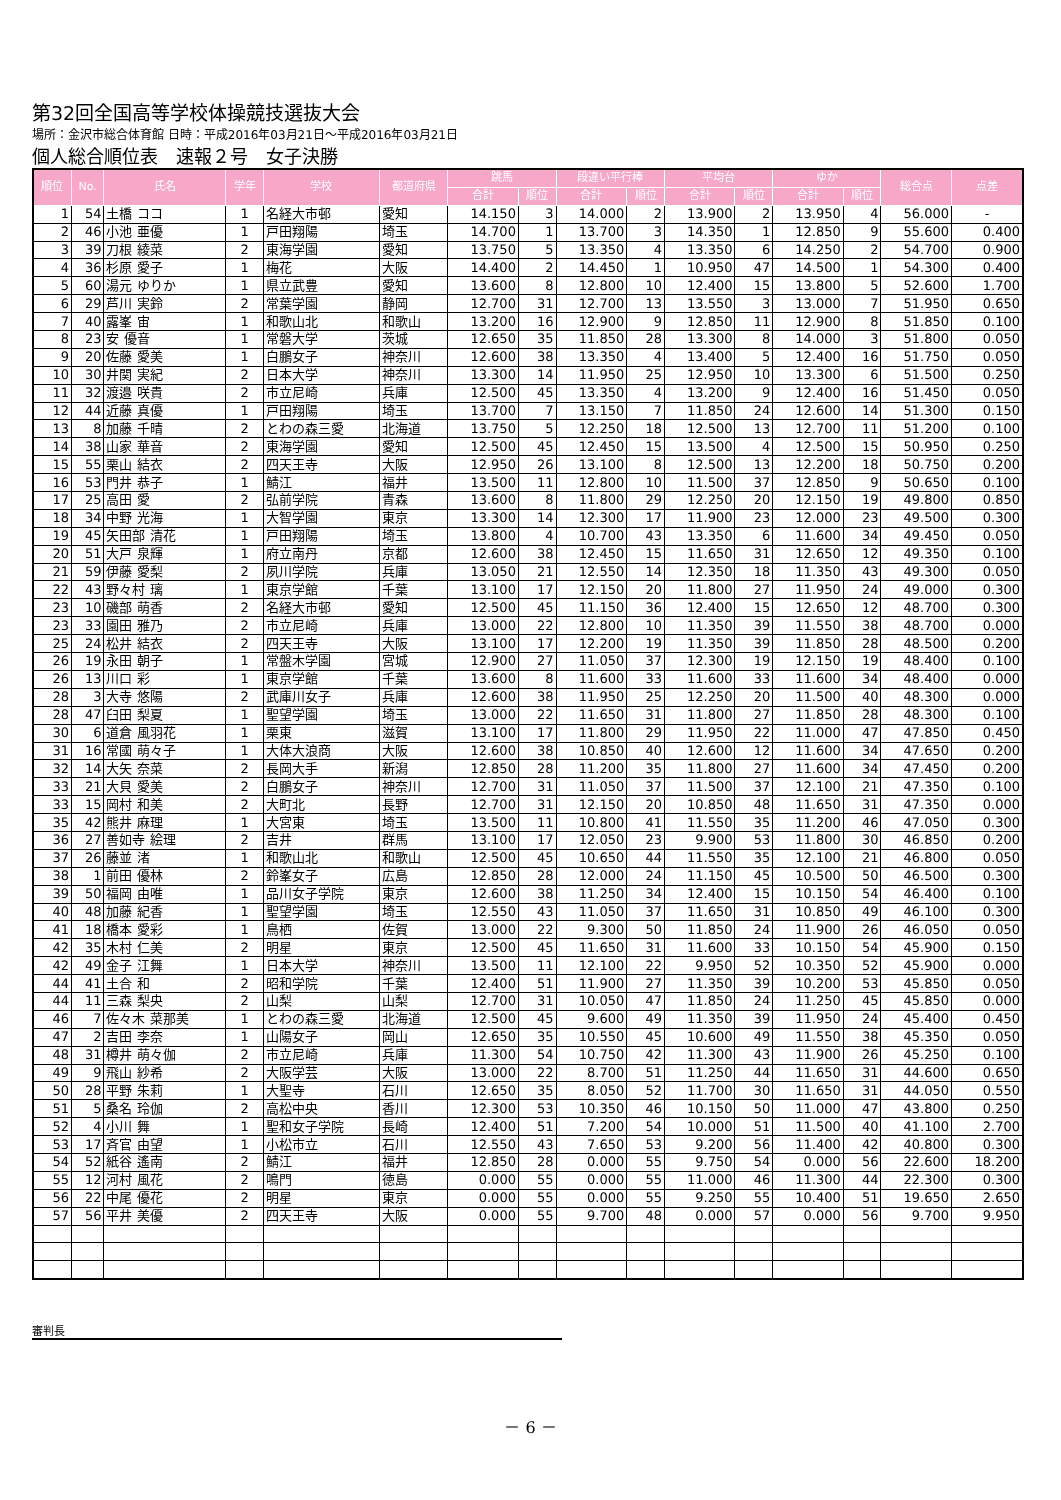第32回全国高等学校体操競技選抜大会
場所：金沢市総合体育館 日時：平成2016年03月21日～平成2016年03月21日
個人総合順位表　速報２号　女子決勝
| 順位 | No. | 氏名 | 学年 | 学校 | 都道府県 | 跳馬 | | 段違い平行棒 | | 平均台 | | ゆか | | 総合点 | 点差 |
| --- | --- | --- | --- | --- | --- | --- | --- | --- | --- | --- | --- | --- | --- | --- | --- |
| | | | | | | 合計 | 順位 | 合計 | 順位 | 合計 | 順位 | 合計 | 順位 | | |
| 1 | 54 | 土橋 ココ | 1 | 名経大市邨 | 愛知 | 14.150 | 3 | 14.000 | 2 | 13.900 | 2 | 13.950 | 4 | 56.000 | - |
| 2 | 46 | 小池 亜優 | 1 | 戸田翔陽 | 埼玉 | 14.700 | 1 | 13.700 | 3 | 14.350 | 1 | 12.850 | 9 | 55.600 | 0.400 |
| 3 | 39 | 刀根 綾菜 | 2 | 東海学園 | 愛知 | 13.750 | 5 | 13.350 | 4 | 13.350 | 6 | 14.250 | 2 | 54.700 | 0.900 |
| 4 | 36 | 杉原 愛子 | 1 | 梅花 | 大阪 | 14.400 | 2 | 14.450 | 1 | 10.950 | 47 | 14.500 | 1 | 54.300 | 0.400 |
| 5 | 60 | 湯元 ゆりか | 1 | 県立武豊 | 愛知 | 13.600 | 8 | 12.800 | 10 | 12.400 | 15 | 13.800 | 5 | 52.600 | 1.700 |
| 6 | 29 | 芦川 実鈴 | 2 | 常葉学園 | 静岡 | 12.700 | 31 | 12.700 | 13 | 13.550 | 3 | 13.000 | 7 | 51.950 | 0.650 |
| 7 | 40 | 露峯 宙 | 1 | 和歌山北 | 和歌山 | 13.200 | 16 | 12.900 | 9 | 12.850 | 11 | 12.900 | 8 | 51.850 | 0.100 |
| 8 | 23 | 安 優音 | 1 | 常磐大学 | 茨城 | 12.650 | 35 | 11.850 | 28 | 13.300 | 8 | 14.000 | 3 | 51.800 | 0.050 |
| 9 | 20 | 佐藤 愛美 | 1 | 白鵬女子 | 神奈川 | 12.600 | 38 | 13.350 | 4 | 13.400 | 5 | 12.400 | 16 | 51.750 | 0.050 |
| 10 | 30 | 井関 実紀 | 2 | 日本大学 | 神奈川 | 13.300 | 14 | 11.950 | 25 | 12.950 | 10 | 13.300 | 6 | 51.500 | 0.250 |
| 11 | 32 | 渡邉 咲貴 | 2 | 市立尼崎 | 兵庫 | 12.500 | 45 | 13.350 | 4 | 13.200 | 9 | 12.400 | 16 | 51.450 | 0.050 |
| 12 | 44 | 近藤 真優 | 1 | 戸田翔陽 | 埼玉 | 13.700 | 7 | 13.150 | 7 | 11.850 | 24 | 12.600 | 14 | 51.300 | 0.150 |
| 13 | 8 | 加藤 千晴 | 2 | とわの森三愛 | 北海道 | 13.750 | 5 | 12.250 | 18 | 12.500 | 13 | 12.700 | 11 | 51.200 | 0.100 |
| 14 | 38 | 山家 華音 | 2 | 東海学園 | 愛知 | 12.500 | 45 | 12.450 | 15 | 13.500 | 4 | 12.500 | 15 | 50.950 | 0.250 |
| 15 | 55 | 栗山 結衣 | 2 | 四天王寺 | 大阪 | 12.950 | 26 | 13.100 | 8 | 12.500 | 13 | 12.200 | 18 | 50.750 | 0.200 |
| 16 | 53 | 門井 恭子 | 1 | 鯖江 | 福井 | 13.500 | 11 | 12.800 | 10 | 11.500 | 37 | 12.850 | 9 | 50.650 | 0.100 |
| 17 | 25 | 高田 愛 | 2 | 弘前学院 | 青森 | 13.600 | 8 | 11.800 | 29 | 12.250 | 20 | 12.150 | 19 | 49.800 | 0.850 |
| 18 | 34 | 中野 光海 | 1 | 大智学園 | 東京 | 13.300 | 14 | 12.300 | 17 | 11.900 | 23 | 12.000 | 23 | 49.500 | 0.300 |
| 19 | 45 | 矢田部 清花 | 1 | 戸田翔陽 | 埼玉 | 13.800 | 4 | 10.700 | 43 | 13.350 | 6 | 11.600 | 34 | 49.450 | 0.050 |
| 20 | 51 | 大戸 泉輝 | 1 | 府立南丹 | 京都 | 12.600 | 38 | 12.450 | 15 | 11.650 | 31 | 12.650 | 12 | 49.350 | 0.100 |
| 21 | 59 | 伊藤 愛梨 | 2 | 夙川学院 | 兵庫 | 13.050 | 21 | 12.550 | 14 | 12.350 | 18 | 11.350 | 43 | 49.300 | 0.050 |
| 22 | 43 | 野々村 璃 | 1 | 東京学館 | 千葉 | 13.100 | 17 | 12.150 | 20 | 11.800 | 27 | 11.950 | 24 | 49.000 | 0.300 |
| 23 | 10 | 磯部 萌香 | 2 | 名経大市邨 | 愛知 | 12.500 | 45 | 11.150 | 36 | 12.400 | 15 | 12.650 | 12 | 48.700 | 0.300 |
| 23 | 33 | 園田 雅乃 | 2 | 市立尼崎 | 兵庫 | 13.000 | 22 | 12.800 | 10 | 11.350 | 39 | 11.550 | 38 | 48.700 | 0.000 |
| 25 | 24 | 松井 結衣 | 2 | 四天王寺 | 大阪 | 13.100 | 17 | 12.200 | 19 | 11.350 | 39 | 11.850 | 28 | 48.500 | 0.200 |
| 26 | 19 | 永田 朝子 | 1 | 常盤木学園 | 宮城 | 12.900 | 27 | 11.050 | 37 | 12.300 | 19 | 12.150 | 19 | 48.400 | 0.100 |
| 26 | 13 | 川口 彩 | 1 | 東京学館 | 千葉 | 13.600 | 8 | 11.600 | 33 | 11.600 | 33 | 11.600 | 34 | 48.400 | 0.000 |
| 28 | 3 | 大寺 悠陽 | 2 | 武庫川女子 | 兵庫 | 12.600 | 38 | 11.950 | 25 | 12.250 | 20 | 11.500 | 40 | 48.300 | 0.000 |
| 28 | 47 | 臼田 梨夏 | 1 | 聖望学園 | 埼玉 | 13.000 | 22 | 11.650 | 31 | 11.800 | 27 | 11.850 | 28 | 48.300 | 0.100 |
| 30 | 6 | 道倉 風羽花 | 1 | 栗東 | 滋賀 | 13.100 | 17 | 11.800 | 29 | 11.950 | 22 | 11.000 | 47 | 47.850 | 0.450 |
| 31 | 16 | 常國 萌々子 | 1 | 大体大浪商 | 大阪 | 12.600 | 38 | 10.850 | 40 | 12.600 | 12 | 11.600 | 34 | 47.650 | 0.200 |
| 32 | 14 | 大矢 奈菜 | 2 | 長岡大手 | 新潟 | 12.850 | 28 | 11.200 | 35 | 11.800 | 27 | 11.600 | 34 | 47.450 | 0.200 |
| 33 | 21 | 大貝 愛美 | 2 | 白鵬女子 | 神奈川 | 12.700 | 31 | 11.050 | 37 | 11.500 | 37 | 12.100 | 21 | 47.350 | 0.100 |
| 33 | 15 | 岡村 和美 | 2 | 大町北 | 長野 | 12.700 | 31 | 12.150 | 20 | 10.850 | 48 | 11.650 | 31 | 47.350 | 0.000 |
| 35 | 42 | 熊井 麻理 | 1 | 大宮東 | 埼玉 | 13.500 | 11 | 10.800 | 41 | 11.550 | 35 | 11.200 | 46 | 47.050 | 0.300 |
| 36 | 27 | 善如寺 絵理 | 2 | 吉井 | 群馬 | 13.100 | 17 | 12.050 | 23 | 9.900 | 53 | 11.800 | 30 | 46.850 | 0.200 |
| 37 | 26 | 藤並 渚 | 1 | 和歌山北 | 和歌山 | 12.500 | 45 | 10.650 | 44 | 11.550 | 35 | 12.100 | 21 | 46.800 | 0.050 |
| 38 | 1 | 前田 優林 | 2 | 鈴峯女子 | 広島 | 12.850 | 28 | 12.000 | 24 | 11.150 | 45 | 10.500 | 50 | 46.500 | 0.300 |
| 39 | 50 | 福岡 由唯 | 1 | 品川女子学院 | 東京 | 12.600 | 38 | 11.250 | 34 | 12.400 | 15 | 10.150 | 54 | 46.400 | 0.100 |
| 40 | 48 | 加藤 紀香 | 1 | 聖望学園 | 埼玉 | 12.550 | 43 | 11.050 | 37 | 11.650 | 31 | 10.850 | 49 | 46.100 | 0.300 |
| 41 | 18 | 橋本 愛彩 | 1 | 鳥栖 | 佐賀 | 13.000 | 22 | 9.300 | 50 | 11.850 | 24 | 11.900 | 26 | 46.050 | 0.050 |
| 42 | 35 | 木村 仁美 | 2 | 明星 | 東京 | 12.500 | 45 | 11.650 | 31 | 11.600 | 33 | 10.150 | 54 | 45.900 | 0.150 |
| 42 | 49 | 金子 江舞 | 1 | 日本大学 | 神奈川 | 13.500 | 11 | 12.100 | 22 | 9.950 | 52 | 10.350 | 52 | 45.900 | 0.000 |
| 44 | 41 | 土合 和 | 2 | 昭和学院 | 千葉 | 12.400 | 51 | 11.900 | 27 | 11.350 | 39 | 10.200 | 53 | 45.850 | 0.050 |
| 44 | 11 | 三森 梨央 | 2 | 山梨 | 山梨 | 12.700 | 31 | 10.050 | 47 | 11.850 | 24 | 11.250 | 45 | 45.850 | 0.000 |
| 46 | 7 | 佐々木 菜那美 | 1 | とわの森三愛 | 北海道 | 12.500 | 45 | 9.600 | 49 | 11.350 | 39 | 11.950 | 24 | 45.400 | 0.450 |
| 47 | 2 | 吉田 李奈 | 1 | 山陽女子 | 岡山 | 12.650 | 35 | 10.550 | 45 | 10.600 | 49 | 11.550 | 38 | 45.350 | 0.050 |
| 48 | 31 | 樽井 萌々伽 | 2 | 市立尼崎 | 兵庫 | 11.300 | 54 | 10.750 | 42 | 11.300 | 43 | 11.900 | 26 | 45.250 | 0.100 |
| 49 | 9 | 飛山 紗希 | 2 | 大阪学芸 | 大阪 | 13.000 | 22 | 8.700 | 51 | 11.250 | 44 | 11.650 | 31 | 44.600 | 0.650 |
| 50 | 28 | 平野 朱莉 | 1 | 大聖寺 | 石川 | 12.650 | 35 | 8.050 | 52 | 11.700 | 30 | 11.650 | 31 | 44.050 | 0.550 |
| 51 | 5 | 桑名 玲伽 | 2 | 高松中央 | 香川 | 12.300 | 53 | 10.350 | 46 | 10.150 | 50 | 11.000 | 47 | 43.800 | 0.250 |
| 52 | 4 | 小川 舞 | 1 | 聖和女子学院 | 長崎 | 12.400 | 51 | 7.200 | 54 | 10.000 | 51 | 11.500 | 40 | 41.100 | 2.700 |
| 53 | 17 | 斉官 由望 | 1 | 小松市立 | 石川 | 12.550 | 43 | 7.650 | 53 | 9.200 | 56 | 11.400 | 42 | 40.800 | 0.300 |
| 54 | 52 | 紙谷 遙南 | 2 | 鯖江 | 福井 | 12.850 | 28 | 0.000 | 55 | 9.750 | 54 | 0.000 | 56 | 22.600 | 18.200 |
| 55 | 12 | 河村 風花 | 2 | 鳴門 | 徳島 | 0.000 | 55 | 0.000 | 55 | 11.000 | 46 | 11.300 | 44 | 22.300 | 0.300 |
| 56 | 22 | 中尾 優花 | 2 | 明星 | 東京 | 0.000 | 55 | 0.000 | 55 | 9.250 | 55 | 10.400 | 51 | 19.650 | 2.650 |
| 57 | 56 | 平井 美優 | 2 | 四天王寺 | 大阪 | 0.000 | 55 | 9.700 | 48 | 0.000 | 57 | 0.000 | 56 | 9.700 | 9.950 |
審判長
－ 6 －